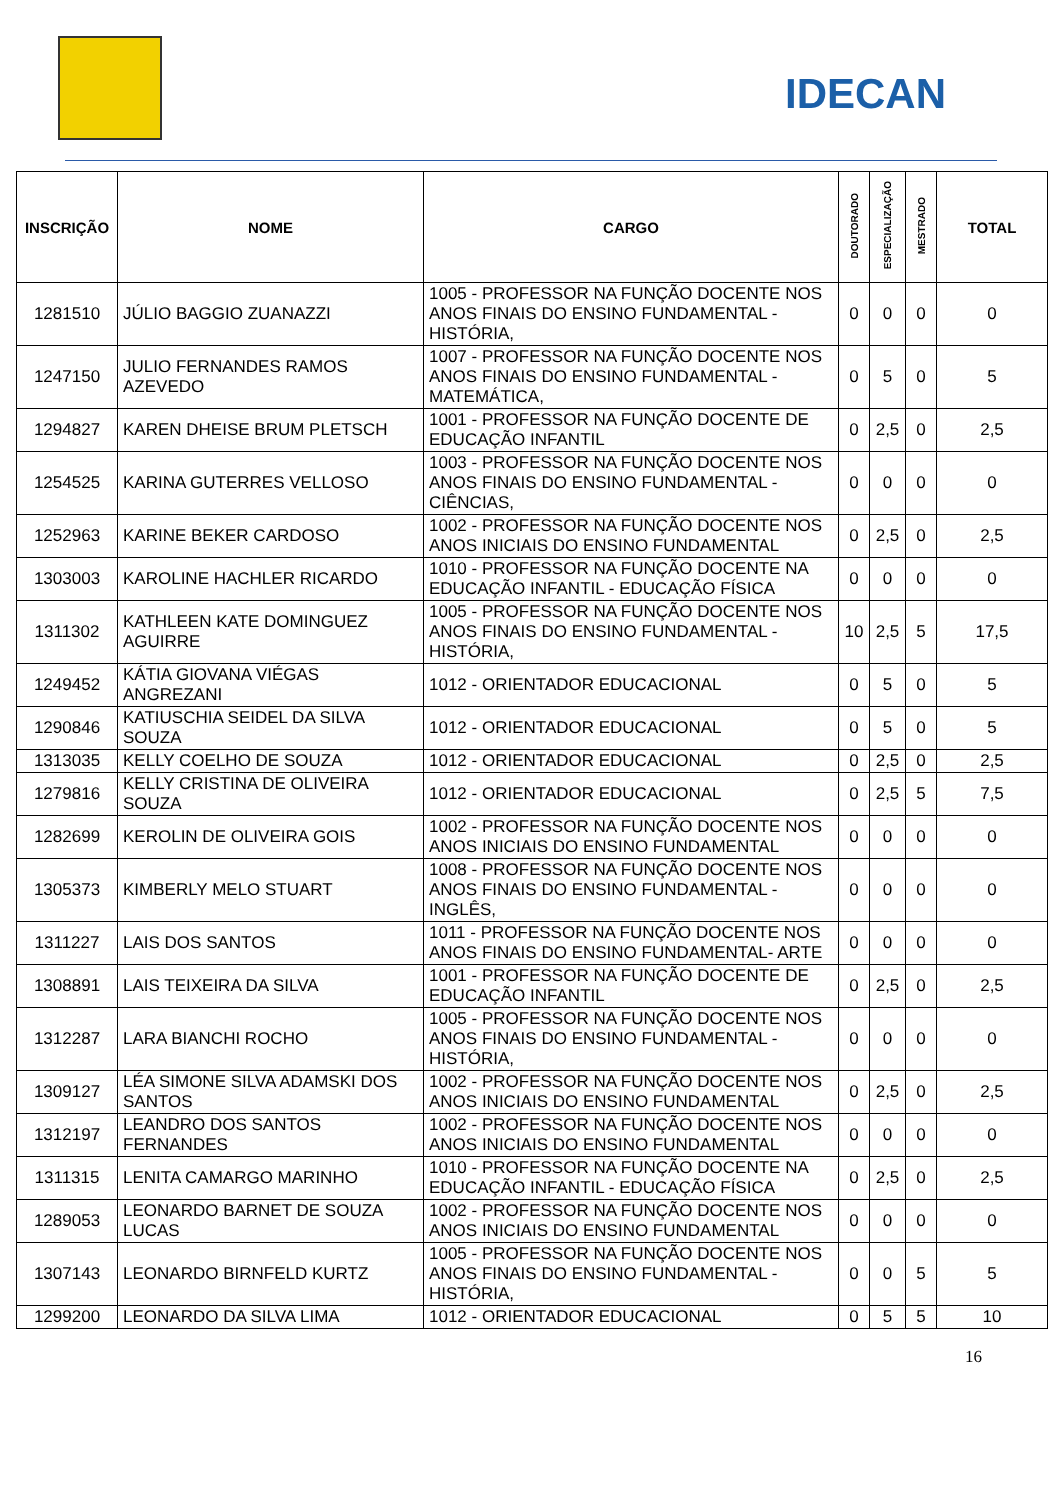IDECAN
| INSCRIÇÃO | NOME | CARGO | DOUTORADO | ESPECIALIZAÇÃO | MESTRADO | TOTAL |
| --- | --- | --- | --- | --- | --- | --- |
| 1281510 | JÚLIO BAGGIO ZUANAZZI | 1005 - PROFESSOR NA FUNÇÃO DOCENTE NOS ANOS FINAIS DO ENSINO FUNDAMENTAL - HISTÓRIA, | 0 | 0 | 0 | 0 |
| 1247150 | JULIO FERNANDES RAMOS AZEVEDO | 1007 - PROFESSOR NA FUNÇÃO DOCENTE NOS ANOS FINAIS DO ENSINO FUNDAMENTAL - MATEMÁTICA, | 0 | 5 | 0 | 5 |
| 1294827 | KAREN DHEISE BRUM PLETSCH | 1001 - PROFESSOR NA FUNÇÃO DOCENTE DE EDUCAÇÃO INFANTIL | 0 | 2,5 | 0 | 2,5 |
| 1254525 | KARINA GUTERRES VELLOSO | 1003 - PROFESSOR NA FUNÇÃO DOCENTE NOS ANOS FINAIS DO ENSINO FUNDAMENTAL - CIÊNCIAS, | 0 | 0 | 0 | 0 |
| 1252963 | KARINE BEKER CARDOSO | 1002 - PROFESSOR NA FUNÇÃO DOCENTE NOS ANOS INICIAIS DO ENSINO FUNDAMENTAL | 0 | 2,5 | 0 | 2,5 |
| 1303003 | KAROLINE HACHLER RICARDO | 1010 - PROFESSOR NA FUNÇÃO DOCENTE NA EDUCAÇÃO INFANTIL - EDUCAÇÃO FÍSICA | 0 | 0 | 0 | 0 |
| 1311302 | KATHLEEN KATE DOMINGUEZ AGUIRRE | 1005 - PROFESSOR NA FUNÇÃO DOCENTE NOS ANOS FINAIS DO ENSINO FUNDAMENTAL - HISTÓRIA, | 10 | 2,5 | 5 | 17,5 |
| 1249452 | KÁTIA GIOVANA VIÉGAS ANGREZANI | 1012 - ORIENTADOR EDUCACIONAL | 0 | 5 | 0 | 5 |
| 1290846 | KATIUSCHIA SEIDEL DA SILVA SOUZA | 1012 - ORIENTADOR EDUCACIONAL | 0 | 5 | 0 | 5 |
| 1313035 | KELLY COELHO DE SOUZA | 1012 - ORIENTADOR EDUCACIONAL | 0 | 2,5 | 0 | 2,5 |
| 1279816 | KELLY CRISTINA DE OLIVEIRA SOUZA | 1012 - ORIENTADOR EDUCACIONAL | 0 | 2,5 | 5 | 7,5 |
| 1282699 | KEROLIN DE OLIVEIRA GOIS | 1002 - PROFESSOR NA FUNÇÃO DOCENTE NOS ANOS INICIAIS DO ENSINO FUNDAMENTAL | 0 | 0 | 0 | 0 |
| 1305373 | KIMBERLY MELO STUART | 1008 - PROFESSOR NA FUNÇÃO DOCENTE NOS ANOS FINAIS DO ENSINO FUNDAMENTAL - INGLÊS, | 0 | 0 | 0 | 0 |
| 1311227 | LAIS DOS SANTOS | 1011 - PROFESSOR NA FUNÇÃO DOCENTE NOS ANOS FINAIS DO ENSINO FUNDAMENTAL- ARTE | 0 | 0 | 0 | 0 |
| 1308891 | LAIS TEIXEIRA DA SILVA | 1001 - PROFESSOR NA FUNÇÃO DOCENTE DE EDUCAÇÃO INFANTIL | 0 | 2,5 | 0 | 2,5 |
| 1312287 | LARA BIANCHI ROCHO | 1005 - PROFESSOR NA FUNÇÃO DOCENTE NOS ANOS FINAIS DO ENSINO FUNDAMENTAL - HISTÓRIA, | 0 | 0 | 0 | 0 |
| 1309127 | LÉA SIMONE SILVA ADAMSKI DOS SANTOS | 1002 - PROFESSOR NA FUNÇÃO DOCENTE NOS ANOS INICIAIS DO ENSINO FUNDAMENTAL | 0 | 2,5 | 0 | 2,5 |
| 1312197 | LEANDRO DOS SANTOS FERNANDES | 1002 - PROFESSOR NA FUNÇÃO DOCENTE NOS ANOS INICIAIS DO ENSINO FUNDAMENTAL | 0 | 0 | 0 | 0 |
| 1311315 | LENITA CAMARGO MARINHO | 1010 - PROFESSOR NA FUNÇÃO DOCENTE NA EDUCAÇÃO INFANTIL - EDUCAÇÃO FÍSICA | 0 | 2,5 | 0 | 2,5 |
| 1289053 | LEONARDO BARNET DE SOUZA LUCAS | 1002 - PROFESSOR NA FUNÇÃO DOCENTE NOS ANOS INICIAIS DO ENSINO FUNDAMENTAL | 0 | 0 | 0 | 0 |
| 1307143 | LEONARDO BIRNFELD KURTZ | 1005 - PROFESSOR NA FUNÇÃO DOCENTE NOS ANOS FINAIS DO ENSINO FUNDAMENTAL - HISTÓRIA, | 0 | 0 | 5 | 5 |
| 1299200 | LEONARDO DA SILVA LIMA | 1012 - ORIENTADOR EDUCACIONAL | 0 | 5 | 5 | 10 |
16